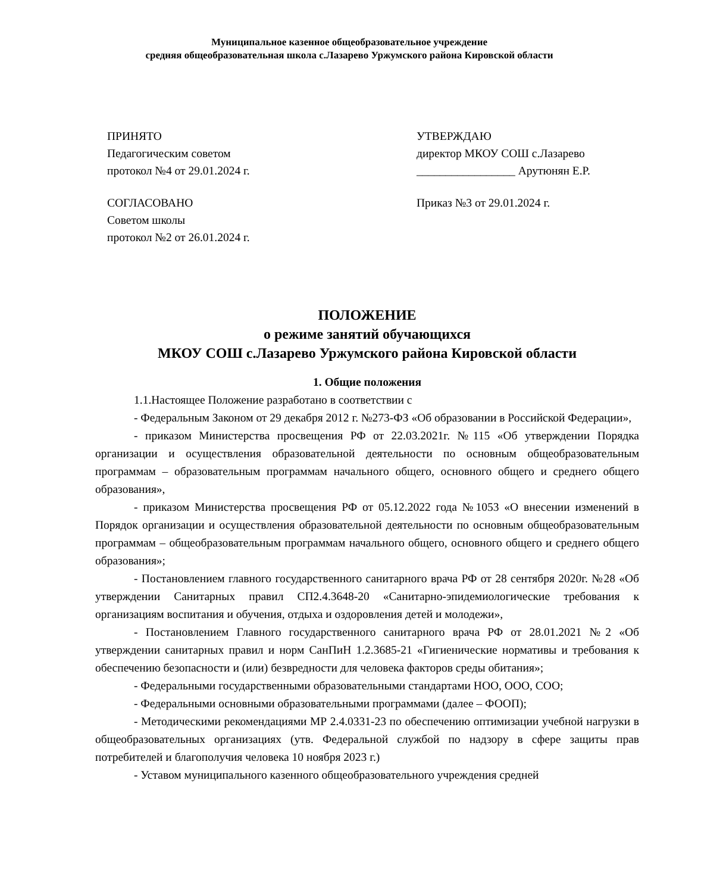Муниципальное казенное общеобразовательное учреждение
средняя общеобразовательная школа с.Лазарево Уржумского района Кировской области
ПРИНЯТО
Педагогическим советом
протокол №4 от 29.01.2024 г.
СОГЛАСОВАНО
Советом школы
протокол №2 от 26.01.2024 г.
УТВЕРЖДАЮ
директор МКОУ СОШ с.Лазарево
_________________ Арутюнян Е.Р.
Приказ №3 от 29.01.2024 г.
ПОЛОЖЕНИЕ
о режиме занятий обучающихся
МКОУ СОШ с.Лазарево Уржумского района Кировской области
1. Общие положения
1.1.Настоящее Положение разработано в соответствии с
- Федеральным Законом от 29 декабря 2012 г. №273-ФЗ «Об образовании в Российской Федерации»,
- приказом Министерства просвещения РФ от 22.03.2021г. №115 «Об утверждении Порядка организации и осуществления образовательной деятельности по основным общеобразовательным программам – образовательным программам начального общего, основного общего и среднего общего образования»,
- приказом Министерства просвещения РФ от 05.12.2022 года №1053 «О внесении изменений в Порядок организации и осуществления образовательной деятельности по основным общеобразовательным программам – общеобразовательным программам начального общего, основного общего и среднего общего образования»;
- Постановлением главного государственного санитарного врача РФ от 28 сентября 2020г. №28 «Об утверждении Санитарных правил СП2.4.3648-20 «Санитарно-эпидемиологические требования к организациям воспитания и обучения, отдыха и оздоровления детей и молодежи»,
- Постановлением Главного государственного санитарного врача РФ от 28.01.2021 №2 «Об утверждении санитарных правил и норм СанПиН 1.2.3685-21 «Гигиенические нормативы и требования к обеспечению безопасности и (или) безвредности для человека факторов среды обитания»;
- Федеральными государственными образовательными стандартами НОО, ООО, СОО;
- Федеральными основными образовательными программами (далее – ФООП);
- Методическими рекомендациями МР 2.4.0331-23 по обеспечению оптимизации учебной нагрузки в общеобразовательных организациях (утв. Федеральной службой по надзору в сфере защиты прав потребителей и благополучия человека 10 ноября 2023 г.)
- Уставом муниципального казенного общеобразовательного учреждения средней